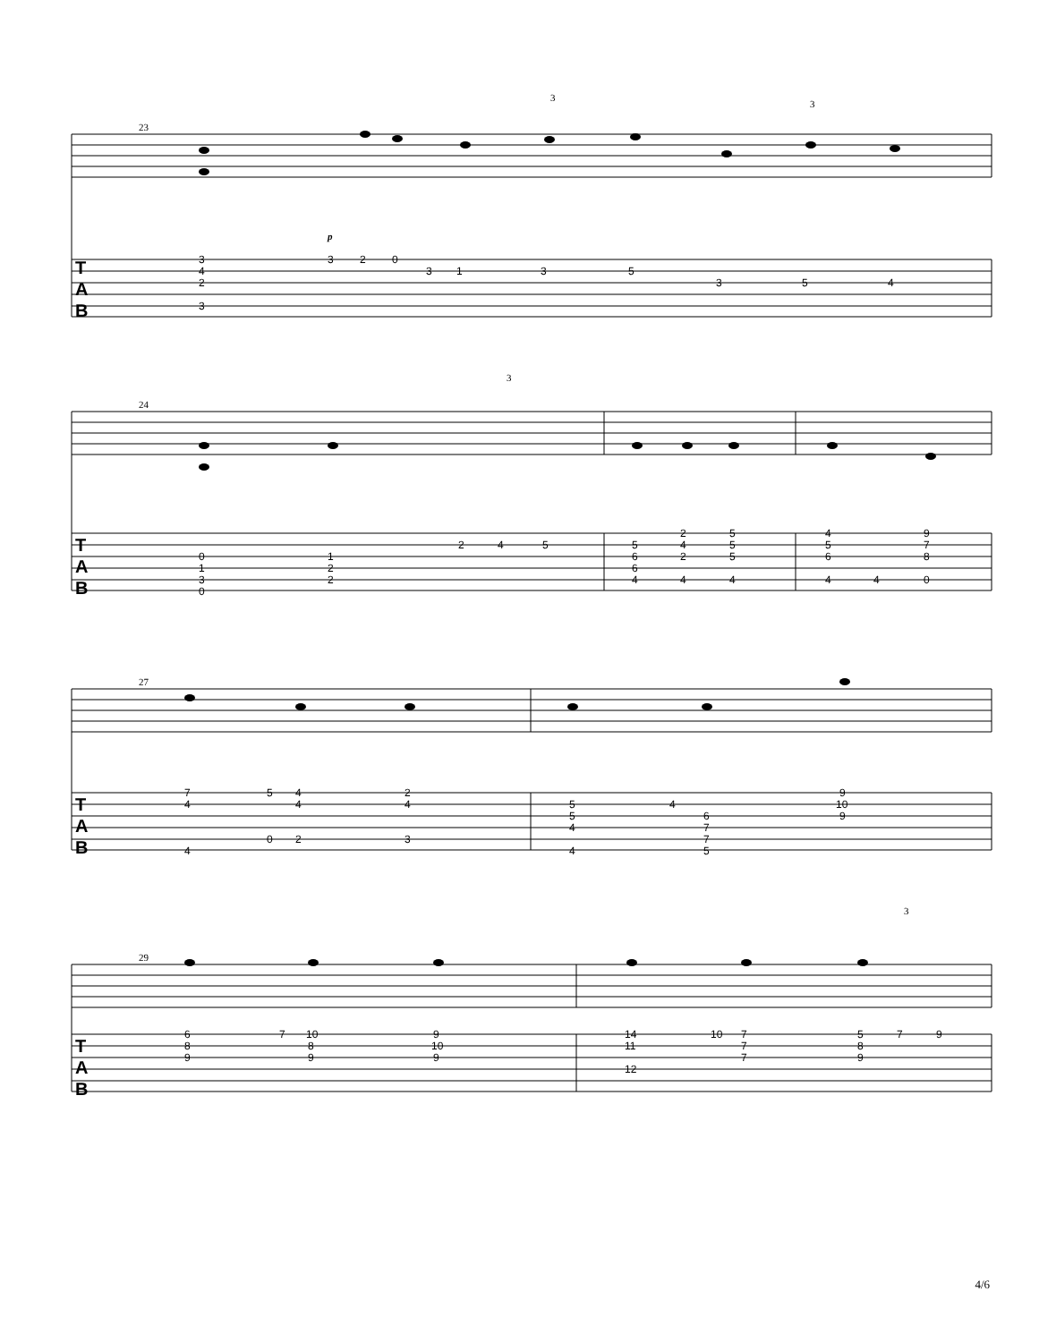23
24
27
29
3
3
3
3
p
T
A
B
T
A
B
T
A
B
T
A
B
3
4
2
3
3
2
0
3
1
3
5
3
5
4
0
1
3
0
1
2
2
2
4
5
5
6
6
4
2
4
2
4
5
5
5
4
4
5
6
4
4
9
7
8
0
7
4
4
5
0
4
4
2
2
4
3
5
5
4
4
4
6
7
7
5
9
10
9
6
8
9
7
10
8
9
9
10
9
14
11
12
10
7
7
7
5
8
9
7
9
4/6